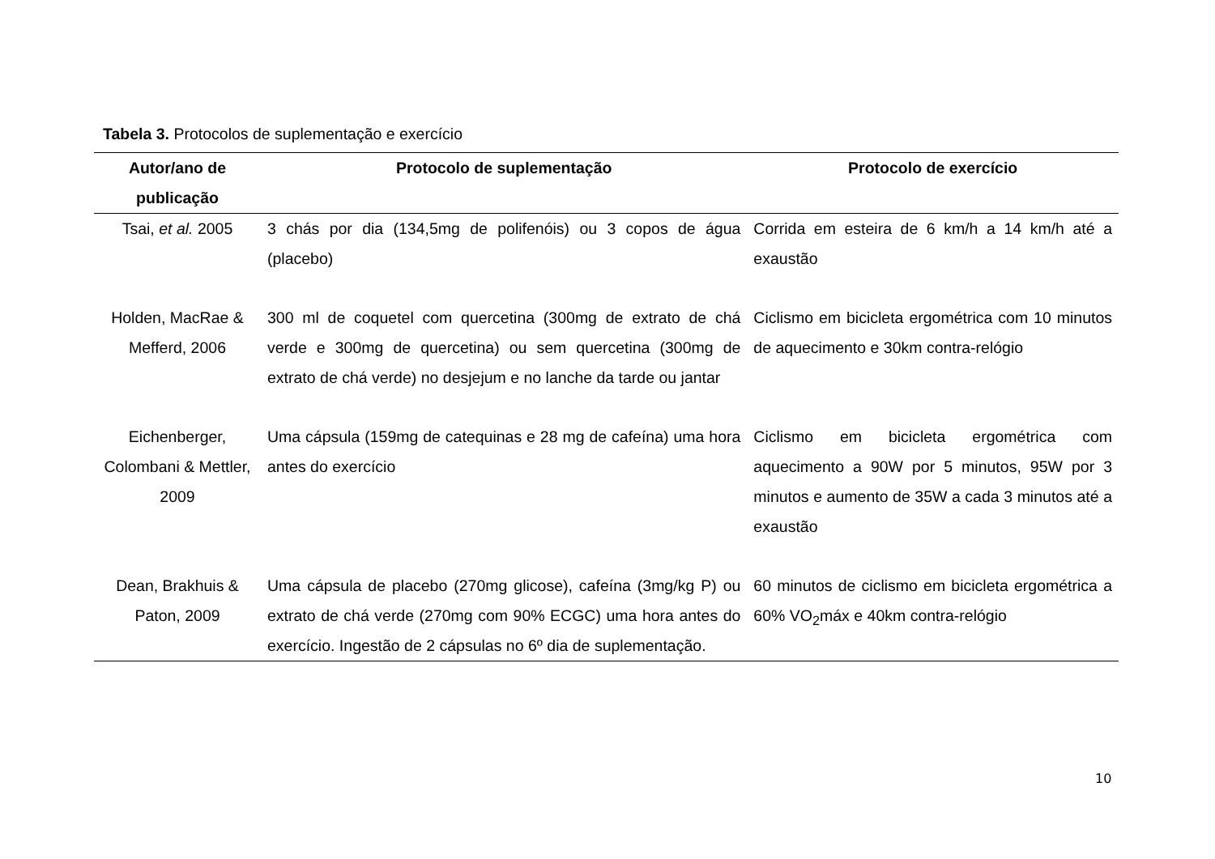Tabela 3. Protocolos de suplementação e exercício
| Autor/ano de publicação | Protocolo de suplementação | Protocolo de exercício |
| --- | --- | --- |
| Tsai, et al. 2005 | 3 chás por dia (134,5mg de polifenóis) ou 3 copos de água (placebo) | Corrida em esteira de 6 km/h a 14 km/h até a exaustão |
| Holden, MacRae & Mefferd, 2006 | 300 ml de coquetel com quercetina (300mg de extrato de chá verde e 300mg de quercetina) ou sem quercetina (300mg de extrato de chá verde) no desjejum e no lanche da tarde ou jantar | Ciclismo em bicicleta ergométrica com 10 minutos de aquecimento e 30km contra-relógio |
| Eichenberger, Colombani & Mettler, 2009 | Uma cápsula (159mg de catequinas e 28 mg de cafeína) uma hora antes do exercício | Ciclismo em bicicleta ergométrica com aquecimento a 90W por 5 minutos, 95W por 3 minutos e aumento de 35W a cada 3 minutos até a exaustão |
| Dean, Brakhuis & Paton, 2009 | Uma cápsula de placebo (270mg glicose), cafeína (3mg/kg P) ou extrato de chá verde (270mg com 90% ECGC) uma hora antes do exercício. Ingestão de 2 cápsulas no 6º dia de suplementação. | 60 minutos de ciclismo em bicicleta ergométrica a 60% VO<sub>2</sub>máx e 40km contra-relógio |
10